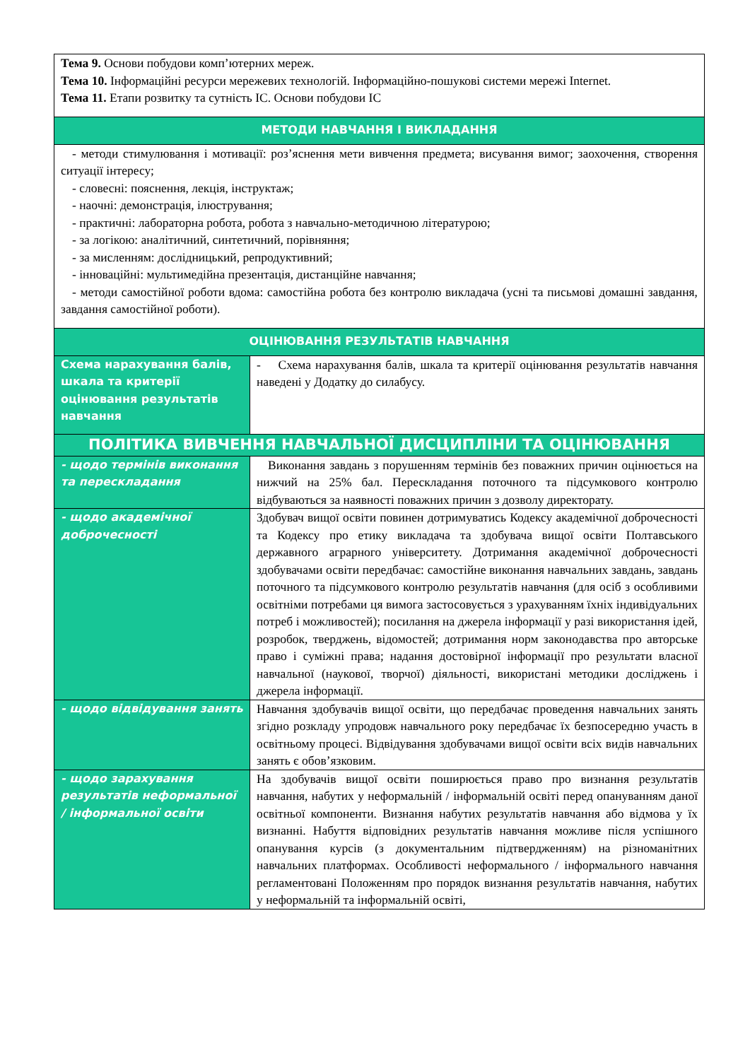| Тема 9. Основи побудови комп’ютерних мереж. Тема 10. Інформаційні ресурси мережевих технологій. Інформаційно-пошукові системи мережі Internet. Тема 11. Етапи розвитку та сутність ІС. Основи побудови ІС | |
| МЕТОДИ НАВЧАННЯ І ВИКЛАДАННЯ | |
| - методи стимулювання і мотивації: роз’яснення мети вивчення предмета; висування вимог; заохочення, створення ситуації інтересу; - словесні: пояснення, лекція, інструктаж; - наочні: демонстрація, ілюстрування; - практичні: лабораторна робота, робота з навчально-методичною літературою; - за логікою: аналітичний, синтетичний, порівняння; - за мисленням: дослідницький, репродуктивний; - інноваційні: мультимедійна презентація, дистанційне навчання; - методи самостійної роботи вдома: самостійна робота без контролю викладача (усні та письмові домашні завдання, завдання самостійної роботи). | |
| ОЦІНЮВАННЯ РЕЗУЛЬТАТІВ НАВЧАННЯ | |
| Схема нарахування балів, шкала та критерії оцінювання результатів навчання | - Схема нарахування балів, шкала та критерії оцінювання результатів навчання наведені у Додатку до силабусу. |
| ПОЛІТИКА ВИВЧЕННЯ НАВЧАЛЬНОЇ ДИСЦИПЛІНИ ТА ОЦІНЮВАННЯ | |
| - щодо термінів виконання та перескладання | Виконання завдань з порушенням термінів без поважних причин оцінюється на нижчий на 25% бал. Перескладання поточного та підсумкового контролю відбуваються за наявності поважних причин з дозволу директорату. |
| - щодо академічної доброчесності | Здобувач вищої освіти повинен дотримуватись Кодексу академічної доброчесності та Кодексу про етику викладача та здобувача вищої освіти Полтавського державного аграрного університету. Дотримання академічної доброчесності здобувачами освіти передбачає: самостійне виконання навчальних завдань, завдань поточного та підсумкового контролю результатів навчання (для осіб з особливими освітніми потребами ця вимога застосовується з урахуванням їхніх індивідуальних потреб і можливостей); посилання на джерела інформації у разі використання ідей, розробок, тверджень, відомостей; дотримання норм законодавства про авторське право і суміжні права; надання достовірної інформації про результати власної навчальної (наукової, творчої) діяльності, використані методики досліджень і джерела інформації. |
| - щодо відвідування занять | Навчання здобувачів вищої освіти, що передбачає проведення навчальних занять згідно розкладу упродовж навчального року передбачає їх безпосередню участь в освітньому процесі. Відвідування здобувачами вищої освіти всіх видів навчальних занять є обов’язковим. |
| - щодо зарахування результатів неформальної / інформальної освіти | На здобувачів вищої освіти поширюється право про визнання результатів навчання, набутих у неформальній / інформальній освіті перед опануванням даної освітньої компоненти. Визнання набутих результатів навчання або відмова у їх визнанні. Набуття відповідних результатів навчання можливе після успішного опанування курсів (з документальним підтвердженням) на різноманітних навчальних платформах. Особливості неформального / інформального навчання регламентовані Положенням про порядок визнання результатів навчання, набутих у неформальній та інформальній освіті, |